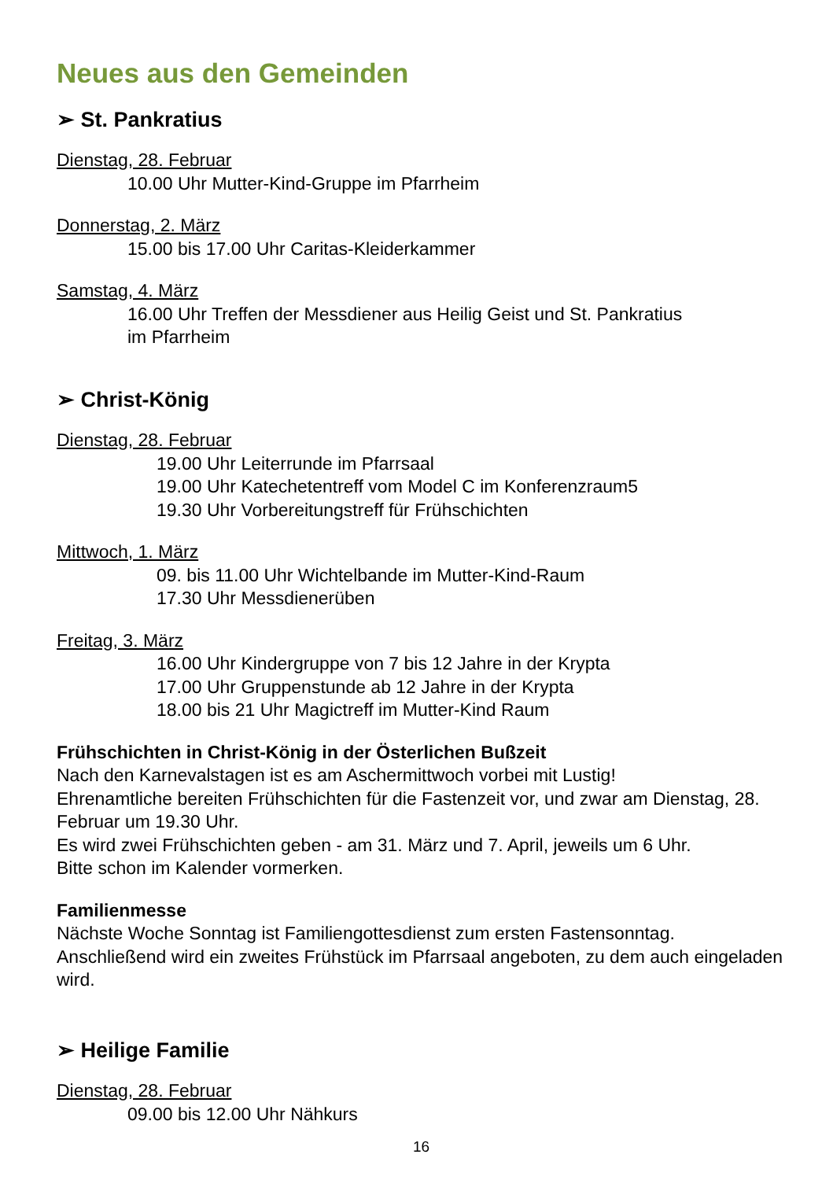Neues aus den Gemeinden
➢ St. Pankratius
Dienstag, 28. Februar
10.00 Uhr Mutter-Kind-Gruppe im Pfarrheim
Donnerstag, 2. März
15.00 bis 17.00 Uhr Caritas-Kleiderkammer
Samstag, 4. März
16.00 Uhr Treffen der Messdiener aus Heilig Geist und St. Pankratius
im Pfarrheim
➢ Christ-König
Dienstag, 28. Februar
19.00 Uhr Leiterrunde im Pfarrsaal
19.00 Uhr Katechetentreff vom Model C im Konferenzraum5
19.30 Uhr Vorbereitungstreff für Frühschichten
Mittwoch, 1. März
09. bis 11.00 Uhr Wichtelbande im Mutter-Kind-Raum
17.30 Uhr Messdienerüben
Freitag, 3. März
16.00 Uhr Kindergruppe von 7 bis 12 Jahre in der Krypta
17.00 Uhr Gruppenstunde ab 12 Jahre in der Krypta
18.00 bis 21 Uhr Magictreff im Mutter-Kind Raum
Frühschichten in Christ-König in der Österlichen Bußzeit
Nach den Karnevalstagen ist es am Aschermittwoch vorbei mit Lustig!
Ehrenamtliche bereiten Frühschichten für die Fastenzeit vor, und zwar am Dienstag, 28. Februar um 19.30 Uhr.
Es wird zwei Frühschichten geben - am 31. März und 7. April, jeweils um 6 Uhr.
Bitte schon im Kalender vormerken.
Familienmesse
Nächste Woche Sonntag ist Familiengottesdienst zum ersten Fastensonntag.
Anschließend wird ein zweites Frühstück im Pfarrsaal angeboten, zu dem auch eingeladen wird.
➢ Heilige Familie
Dienstag, 28. Februar
09.00 bis 12.00 Uhr Nähkurs
16